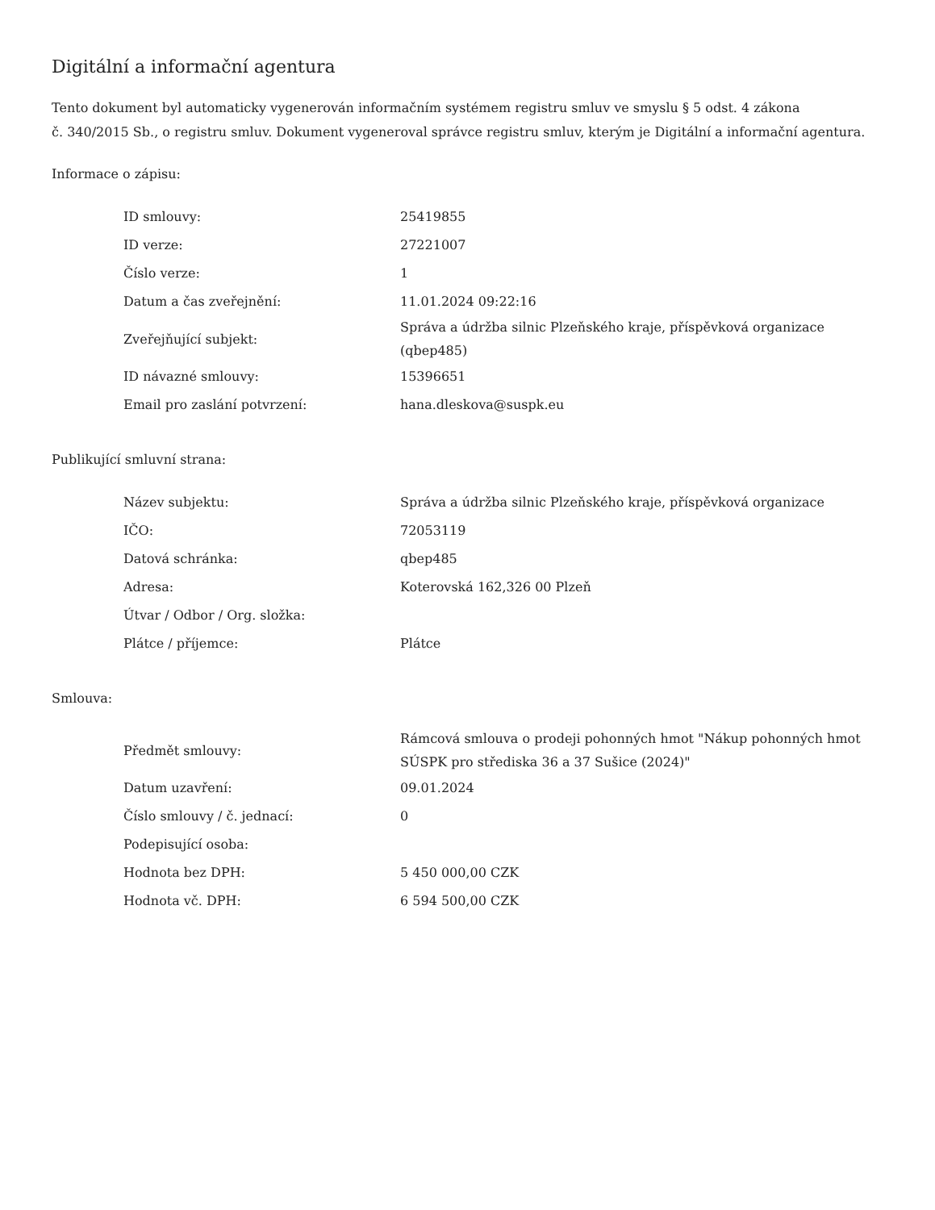Digitální a informační agentura
Tento dokument byl automaticky vygenerován informačním systémem registru smluv ve smyslu § 5 odst. 4 zákona
č. 340/2015 Sb., o registru smluv. Dokument vygeneroval správce registru smluv, kterým je Digitální a informační agentura.
Informace o zápisu:
| ID smlouvy: | 25419855 |
| ID verze: | 27221007 |
| Číslo verze: | 1 |
| Datum a čas zveřejnění: | 11.01.2024 09:22:16 |
| Zveřejňující subjekt: | Správa a údržba silnic Plzeňského kraje, příspěvková organizace (qbep485) |
| ID návazné smlouvy: | 15396651 |
| Email pro zaslání potvrzení: | hana.dleskova@suspk.eu |
Publikující smluvní strana:
| Název subjektu: | Správa a údržba silnic Plzeňského kraje, příspěvková organizace |
| IČO: | 72053119 |
| Datová schránka: | qbep485 |
| Adresa: | Koterovská 162,326 00 Plzeň |
| Útvar / Odbor / Org. složka: | |
| Plátce / příjemce: | Plátce |
Smlouva:
| Předmět smlouvy: | Rámcová smlouva o prodeji pohonných hmot "Nákup pohonných hmot SÚSPK pro střediska 36 a 37 Sušice (2024)" |
| Datum uzavření: | 09.01.2024 |
| Číslo smlouvy / č. jednací: | 0 |
| Podepisující osoba: | |
| Hodnota bez DPH: | 5 450 000,00 CZK |
| Hodnota vč. DPH: | 6 594 500,00 CZK |